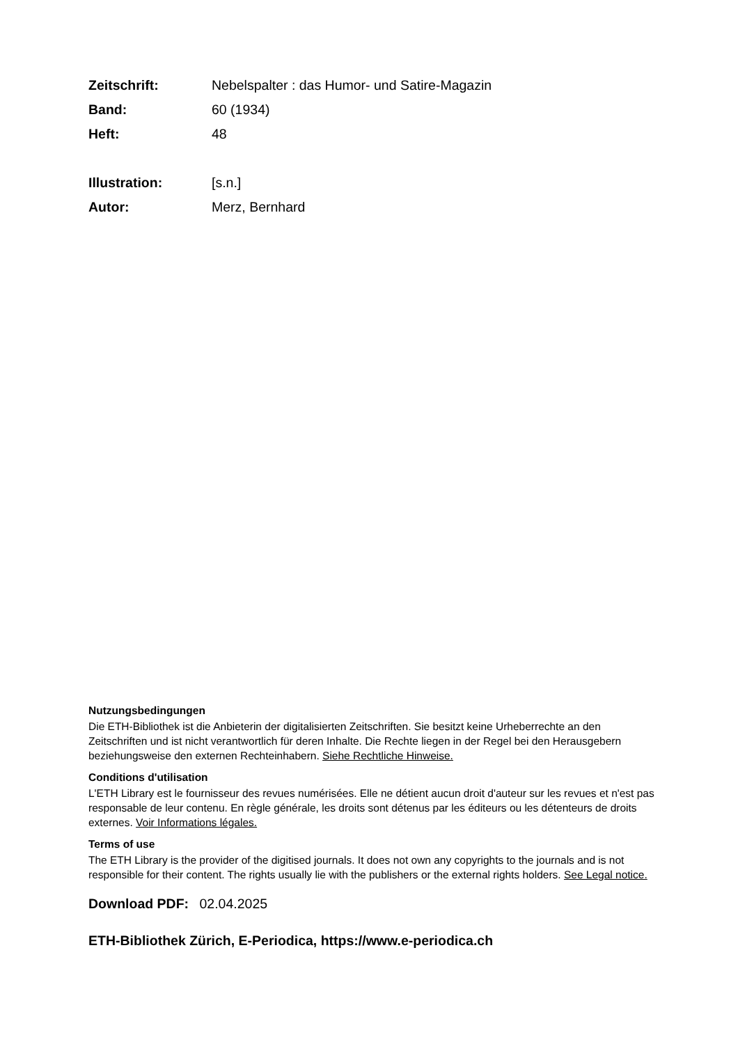Zeitschrift: Nebelspalter : das Humor- und Satire-Magazin
Band: 60 (1934)
Heft: 48
Illustration: [s.n.]
Autor: Merz, Bernhard
Nutzungsbedingungen
Die ETH-Bibliothek ist die Anbieterin der digitalisierten Zeitschriften. Sie besitzt keine Urheberrechte an den Zeitschriften und ist nicht verantwortlich für deren Inhalte. Die Rechte liegen in der Regel bei den Herausgebern beziehungsweise den externen Rechteinhabern. Siehe Rechtliche Hinweise.
Conditions d'utilisation
L'ETH Library est le fournisseur des revues numérisées. Elle ne détient aucun droit d'auteur sur les revues et n'est pas responsable de leur contenu. En règle générale, les droits sont détenus par les éditeurs ou les détenteurs de droits externes. Voir Informations légales.
Terms of use
The ETH Library is the provider of the digitised journals. It does not own any copyrights to the journals and is not responsible for their content. The rights usually lie with the publishers or the external rights holders. See Legal notice.
Download PDF: 02.04.2025
ETH-Bibliothek Zürich, E-Periodica, https://www.e-periodica.ch